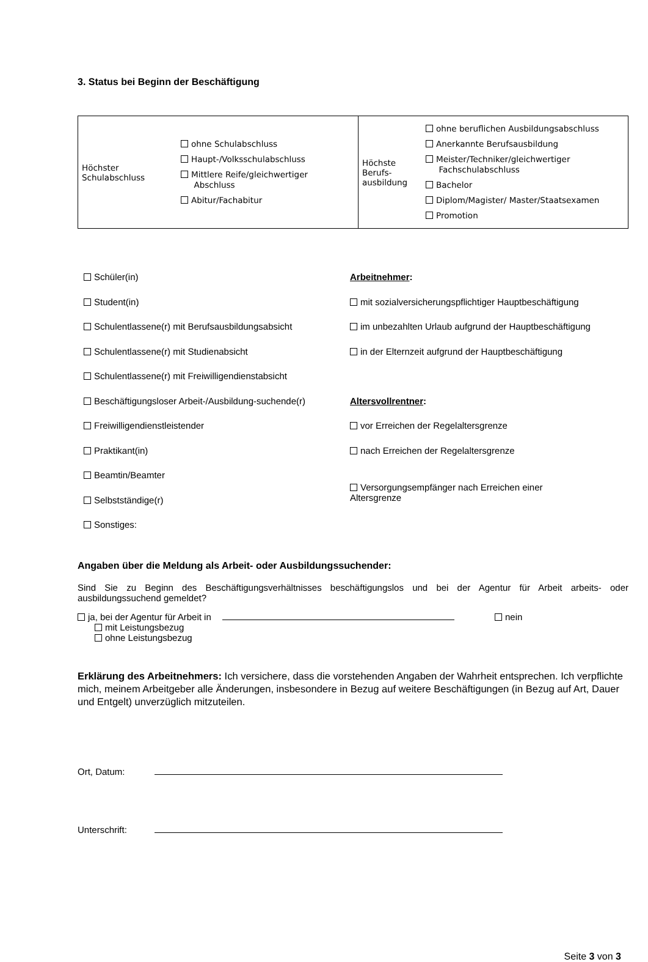3. Status bei Beginn der Beschäftigung
| / Höchster Schulabschluss / ohne Schulabschluss Haupt-/Volksschulabschluss Mittlere Reife/gleichwertiger Abschluss Abitur/Fachabitur / | / Höchste Berufs- ausbildung / ohne beruflichen Ausbildungsabschluss Anerkannte Berufsausbildung Meister/Techniker/gleichwertiger Fachschulabschluss Bachelor Diplom/Magister/ Master/Staatsexamen Promotion / |
Schüler(in)
Arbeitnehmer:
Student(in)
mit sozialversicherungspflichtiger Hauptbeschäftigung
Schulentlassene(r) mit Berufsausbildungsabsicht
im unbezahlten Urlaub aufgrund der Hauptbeschäftigung
Schulentlassene(r) mit Studienabsicht
in der Elternzeit aufgrund der Hauptbeschäftigung
Schulentlassene(r) mit Freiwilligendienstabsicht
Beschäftigungsloser Arbeit-/Ausbildung-suchende(r)
Altersvollrentner:
Freiwilligendienstleistender
vor Erreichen der Regelaltersgrenze
Praktikant(in)
nach Erreichen der Regelaltersgrenze
Beamtin/Beamter
Versorgungsempfänger nach Erreichen einer
Altersgrenze
Selbstständige(r)
Sonstiges:
Angaben über die Meldung als Arbeit- oder Ausbildungssuchender:
Sind Sie zu Beginn des Beschäftigungsverhältnisses beschäftigungslos und bei der Agentur für Arbeit arbeits- oder ausbildungssuchend gemeldet?
ja, bei der Agentur für Arbeit in nein
mit Leistungsbezug
ohne Leistungsbezug
Erklärung des Arbeitnehmers: Ich versichere, dass die vorstehenden Angaben der Wahrheit entsprechen. Ich verpflichte mich, meinem Arbeitgeber alle Änderungen, insbesondere in Bezug auf weitere Beschäftigungen (in Bezug auf Art, Dauer und Entgelt) unverzüglich mitzuteilen.
Ort, Datum:
Unterschrift:
Seite 3 von 3